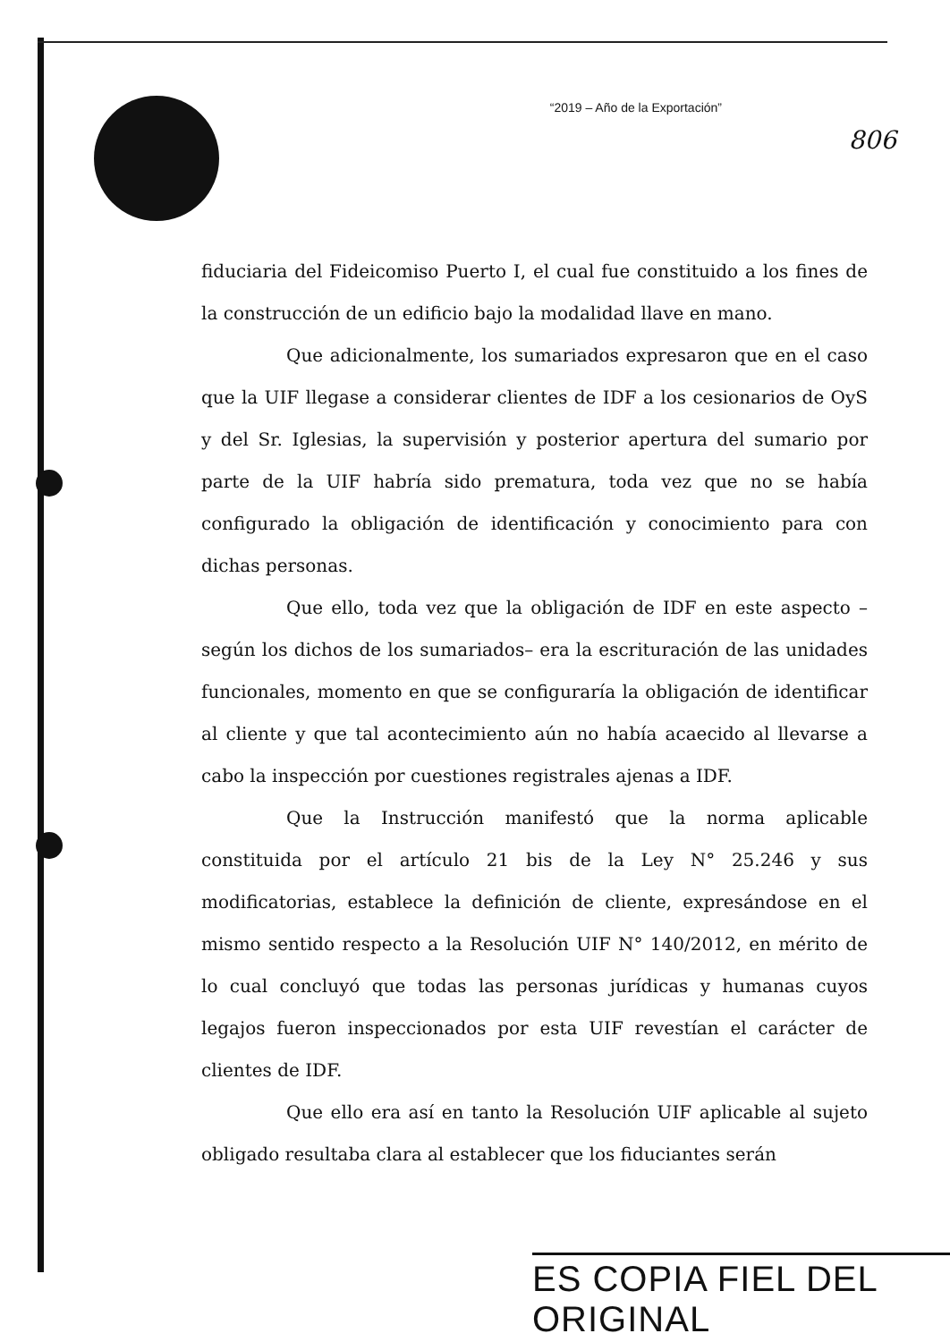“2019 – Año de la Exportación”
806
fiduciaria del Fideicomiso Puerto I, el cual fue constituido a los fines de la construcción de un edificio bajo la modalidad llave en mano.
Que adicionalmente, los sumariados expresaron que en el caso que la UIF llegase a considerar clientes de IDF a los cesionarios de OyS y del Sr. Iglesias, la supervisión y posterior apertura del sumario por parte de la UIF habría sido prematura, toda vez que no se había configurado la obligación de identificación y conocimiento para con dichas personas.
Que ello, toda vez que la obligación de IDF en este aspecto –según los dichos de los sumariados– era la escrituración de las unidades funcionales, momento en que se configuraría la obligación de identificar al cliente y que tal acontecimiento aún no había acaecido al llevarse a cabo la inspección por cuestiones registrales ajenas a IDF.
Que la Instrucción manifestó que la norma aplicable constituida por el artículo 21 bis de la Ley N° 25.246 y sus modificatorias, establece la definición de cliente, expresándose en el mismo sentido respecto a la Resolución UIF N° 140/2012, en mérito de lo cual concluyó que todas las personas jurídicas y humanas cuyos legajos fueron inspeccionados por esta UIF revestían el carácter de clientes de IDF.
Que ello era así en tanto la Resolución UIF aplicable al sujeto obligado resultaba clara al establecer que los fiduciantes serán
ES COPIA FIEL DEL ORIGINAL